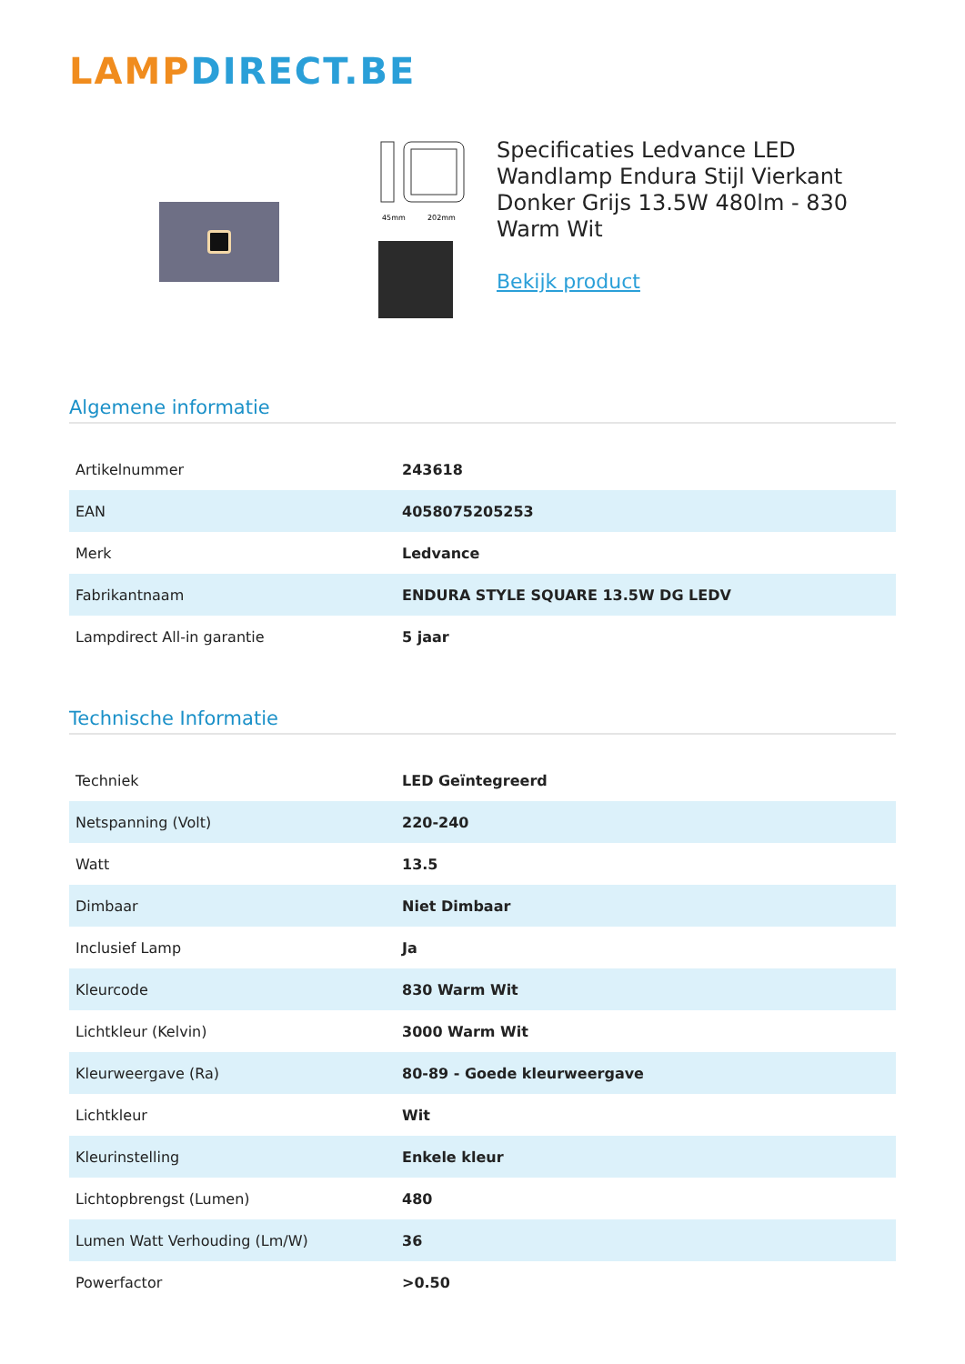LAMP DIRECT.BE
45mm
202mm
Specificaties Ledvance LED Wandlamp Endura Stijl Vierkant Donker Grijs 13.5W 480lm - 830 Warm Wit
Bekijk product
Algemene informatie
| Artikelnummer | 243618 |
| EAN | 4058075205253 |
| Merk | Ledvance |
| Fabrikantnaam | ENDURA STYLE SQUARE 13.5W DG LEDV |
| Lampdirect All-in garantie | 5 jaar |
Technische Informatie
| Techniek | LED Geïntegreerd |
| Netspanning (Volt) | 220-240 |
| Watt | 13.5 |
| Dimbaar | Niet Dimbaar |
| Inclusief Lamp | Ja |
| Kleurcode | 830 Warm Wit |
| Lichtkleur (Kelvin) | 3000 Warm Wit |
| Kleurweergave (Ra) | 80-89 - Goede kleurweergave |
| Lichtkleur | Wit |
| Kleurinstelling | Enkele kleur |
| Lichtopbrengst (Lumen) | 480 |
| Lumen Watt Verhouding (Lm/W) | 36 |
| Powerfactor | >0.50 |